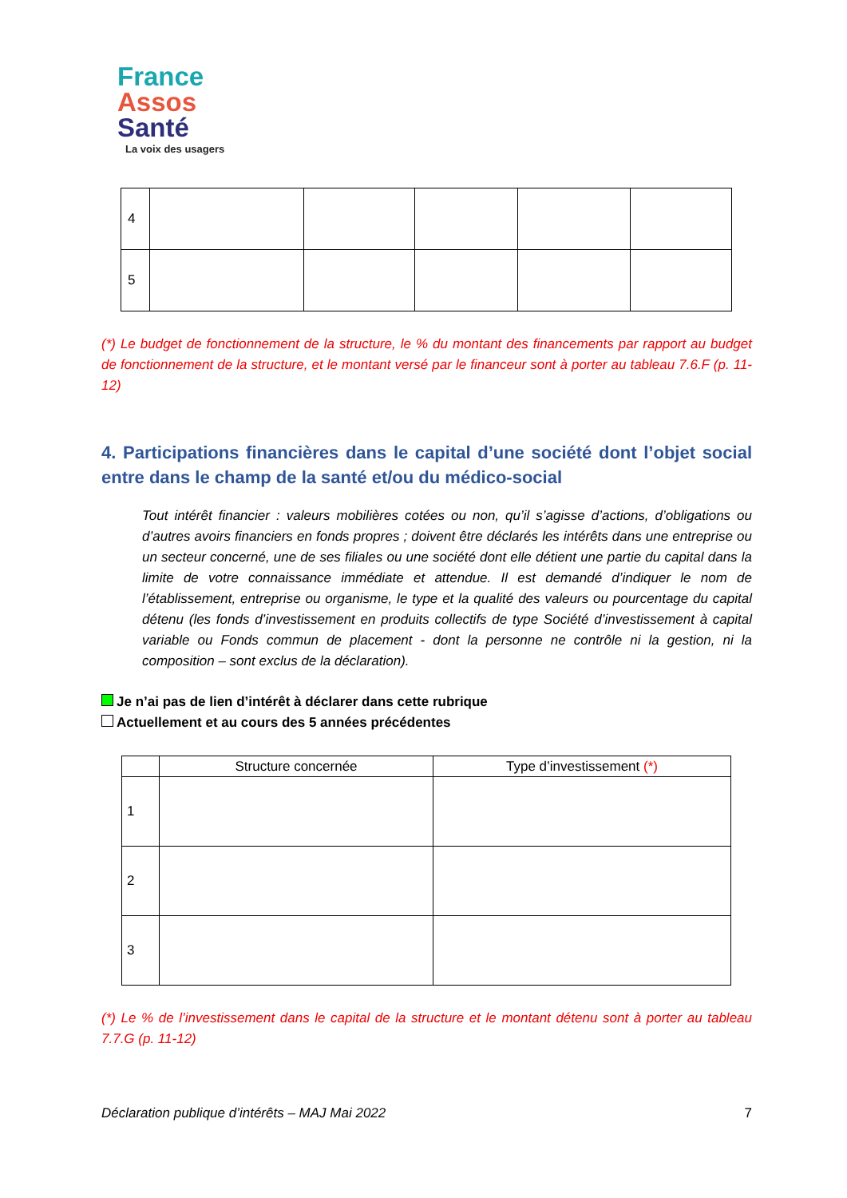France
Assos
Santé
La voix des usagers
| 4 | | | | | |
| 5 | | | | | |
(*) Le budget de fonctionnement de la structure, le % du montant des financements par rapport au budget de fonctionnement de la structure, et le montant versé par le financeur sont à porter au tableau 7.6.F (p. 11-12)
4. Participations financières dans le capital d’une société dont l’objet social entre dans le champ de la santé et/ou du médico-social
Tout intérêt financier : valeurs mobilières cotées ou non, qu’il s’agisse d’actions, d’obligations ou d’autres avoirs financiers en fonds propres ; doivent être déclarés les intérêts dans une entreprise ou un secteur concerné, une de ses filiales ou une société dont elle détient une partie du capital dans la limite de votre connaissance immédiate et attendue. Il est demandé d’indiquer le nom de l’établissement, entreprise ou organisme, le type et la qualité des valeurs ou pourcentage du capital détenu (les fonds d’investissement en produits collectifs de type Société d’investissement à capital variable ou Fonds commun de placement - dont la personne ne contrôle ni la gestion, ni la composition – sont exclus de la déclaration).
Je n’ai pas de lien d’intérêt à déclarer dans cette rubrique
Actuellement et au cours des 5 années précédentes
| | Structure concernée | Type d’investissement (*) |
| --- | --- | --- |
| 1 | | |
| 2 | | |
| 3 | | |
(*) Le % de l’investissement dans le capital de la structure et le montant détenu sont à porter au tableau 7.7.G (p. 11-12)
Déclaration publique d’intérêts – MAJ Mai 2022 7